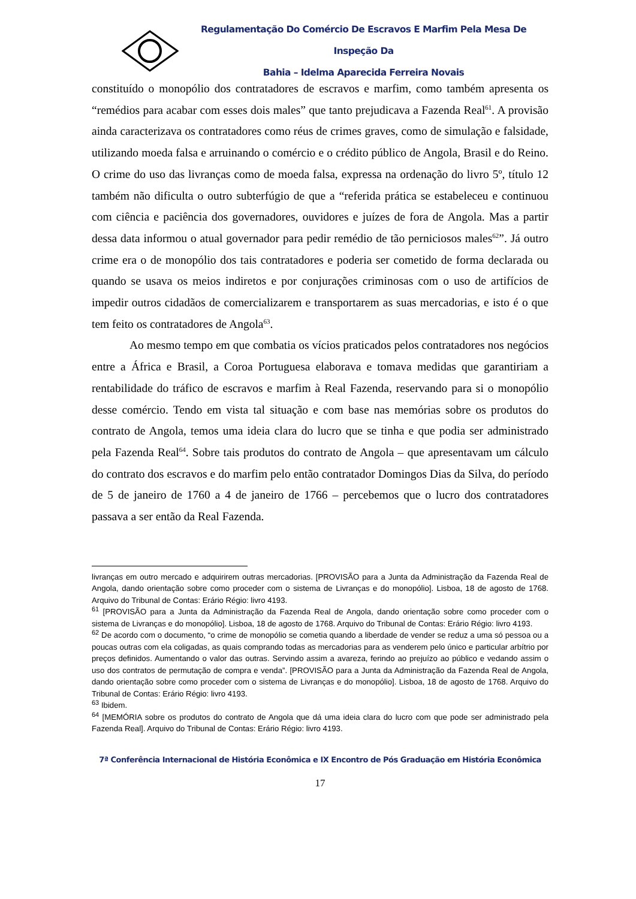Regulamentação Do Comércio De Escravos E Marfim Pela Mesa De Inspeção Da
Bahia – Idelma Aparecida Ferreira Novais
constituído o monopólio dos contratadores de escravos e marfim, como também apresenta os “remédios para acabar com esses dois males” que tanto prejudicava a Fazenda Real<sup>61</sup>. A provisão ainda caracterizava os contratadores como réus de crimes graves, como de simulação e falsidade, utilizando moeda falsa e arruinando o comércio e o crédito público de Angola, Brasil e do Reino. O crime do uso das livranças como de moeda falsa, expressa na ordenação do livro 5º, título 12 também não dificulta o outro subterfúgio de que a “referida prática se estabeleceu e continuou com ciência e paciência dos governadores, ouvidores e juízes de fora de Angola. Mas a partir dessa data informou o atual governador para pedir remédio de tão perniciosos males<sup>62</sup>”. Já outro crime era o de monopólio dos tais contratadores e poderia ser cometido de forma declarada ou quando se usava os meios indiretos e por conjurações criminosas com o uso de artifícios de impedir outros cidadãos de comercializarem e transportarem as suas mercadorias, e isto é o que tem feito os contratadores de Angola<sup>63</sup>.
Ao mesmo tempo em que combatia os vícios praticados pelos contratadores nos negócios entre a África e Brasil, a Coroa Portuguesa elaborava e tomava medidas que garantiriam a rentabilidade do tráfico de escravos e marfim à Real Fazenda, reservando para si o monopólio desse comércio. Tendo em vista tal situação e com base nas memórias sobre os produtos do contrato de Angola, temos uma ideia clara do lucro que se tinha e que podia ser administrado pela Fazenda Real<sup>64</sup>. Sobre tais produtos do contrato de Angola – que apresentavam um cálculo do contrato dos escravos e do marfim pelo então contratador Domingos Dias da Silva, do período de 5 de janeiro de 1760 a 4 de janeiro de 1766 – percebemos que o lucro dos contratadores passava a ser então da Real Fazenda.
livranças em outro mercado e adquirirem outras mercadorias. [PROVISÃO para a Junta da Administração da Fazenda Real de Angola, dando orientação sobre como proceder com o sistema de Livranças e do monopólio]. Lisboa, 18 de agosto de 1768. Arquivo do Tribunal de Contas: Erário Régio: livro 4193.
<sup>61</sup> [PROVISÃO para a Junta da Administração da Fazenda Real de Angola, dando orientação sobre como proceder com o sistema de Livranças e do monopólio]. Lisboa, 18 de agosto de 1768. Arquivo do Tribunal de Contas: Erário Régio: livro 4193.
<sup>62</sup> De acordo com o documento, “o crime de monopólio se cometia quando a liberdade de vender se reduz a uma só pessoa ou a poucas outras com ela coligadas, as quais comprando todas as mercadorias para as venderem pelo único e particular arbítrio por preços definidos. Aumentando o valor das outras. Servindo assim a avareza, ferindo ao prejuízo ao público e vedando assim o uso dos contratos de permutação de compra e venda”. [PROVISÃO para a Junta da Administração da Fazenda Real de Angola, dando orientação sobre como proceder com o sistema de Livranças e do monopólio]. Lisboa, 18 de agosto de 1768. Arquivo do Tribunal de Contas: Erário Régio: livro 4193.
<sup>63</sup> Ibidem.
<sup>64</sup> [MEMÓRIA sobre os produtos do contrato de Angola que dá uma ideia clara do lucro com que pode ser administrado pela Fazenda Real]. Arquivo do Tribunal de Contas: Erário Régio: livro 4193.
7ª Conferência Internacional de História Econômica e IX Encontro de Pós Graduação em História Econômica
17